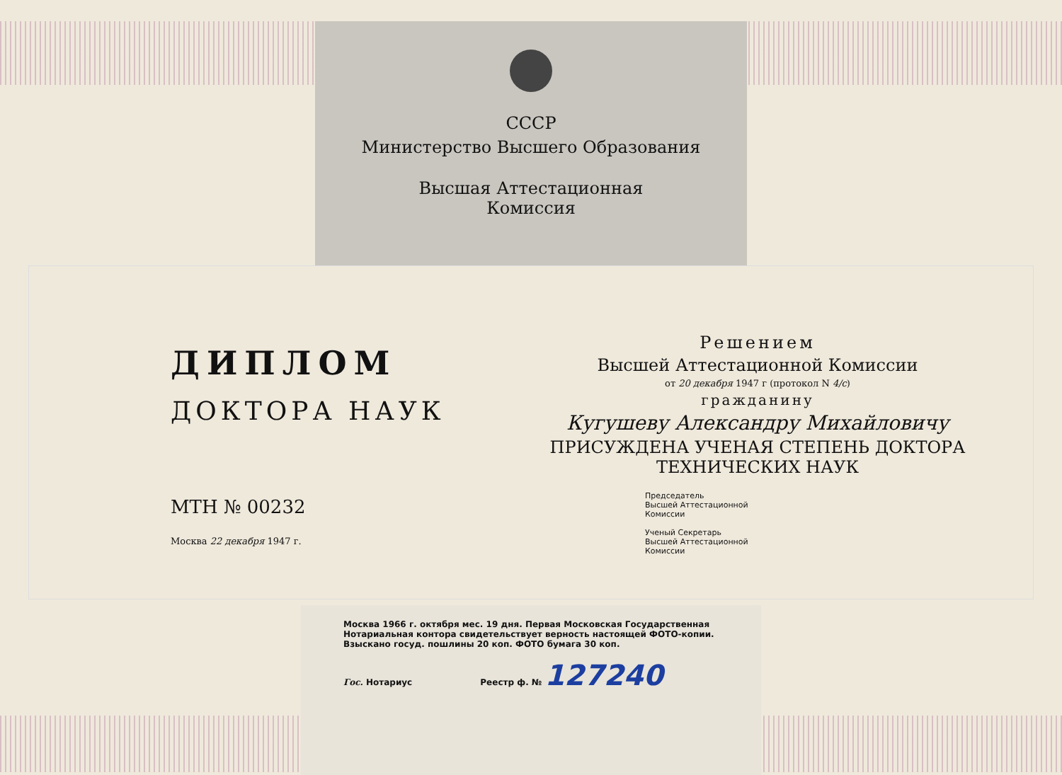СССР
Министерство Высшего Образования
Высшая Аттестационная
Комиссия
ДИПЛОМ
ДОКТОРА НАУК
МТН № 00232
Москва 22 декабря 1947 г.
Решением
Высшей Аттестационной Комиссии
от 20 декабря 1947 г (протокол N 4/с)
гражданину
Кугушеву Александру Михайловичу
ПРИСУЖДЕНА УЧЕНАЯ СТЕПЕНЬ ДОКТОРА
ТЕХНИЧЕСКИХ НАУК
Председатель
Высшей Аттестационной
Комиссии
Ученый Секретарь
Высшей Аттестационной
Комиссии
Москва 1966 г. октября мес. 19 дня. Первая Московская Государственная Нотариальная контора свидетельствует верность настоящей ФОТО-копии. Взыскано госуд. пошлины 20 коп. ФОТО бумага 30 коп.
Гос. Нотариус Реестр ф. № 127240